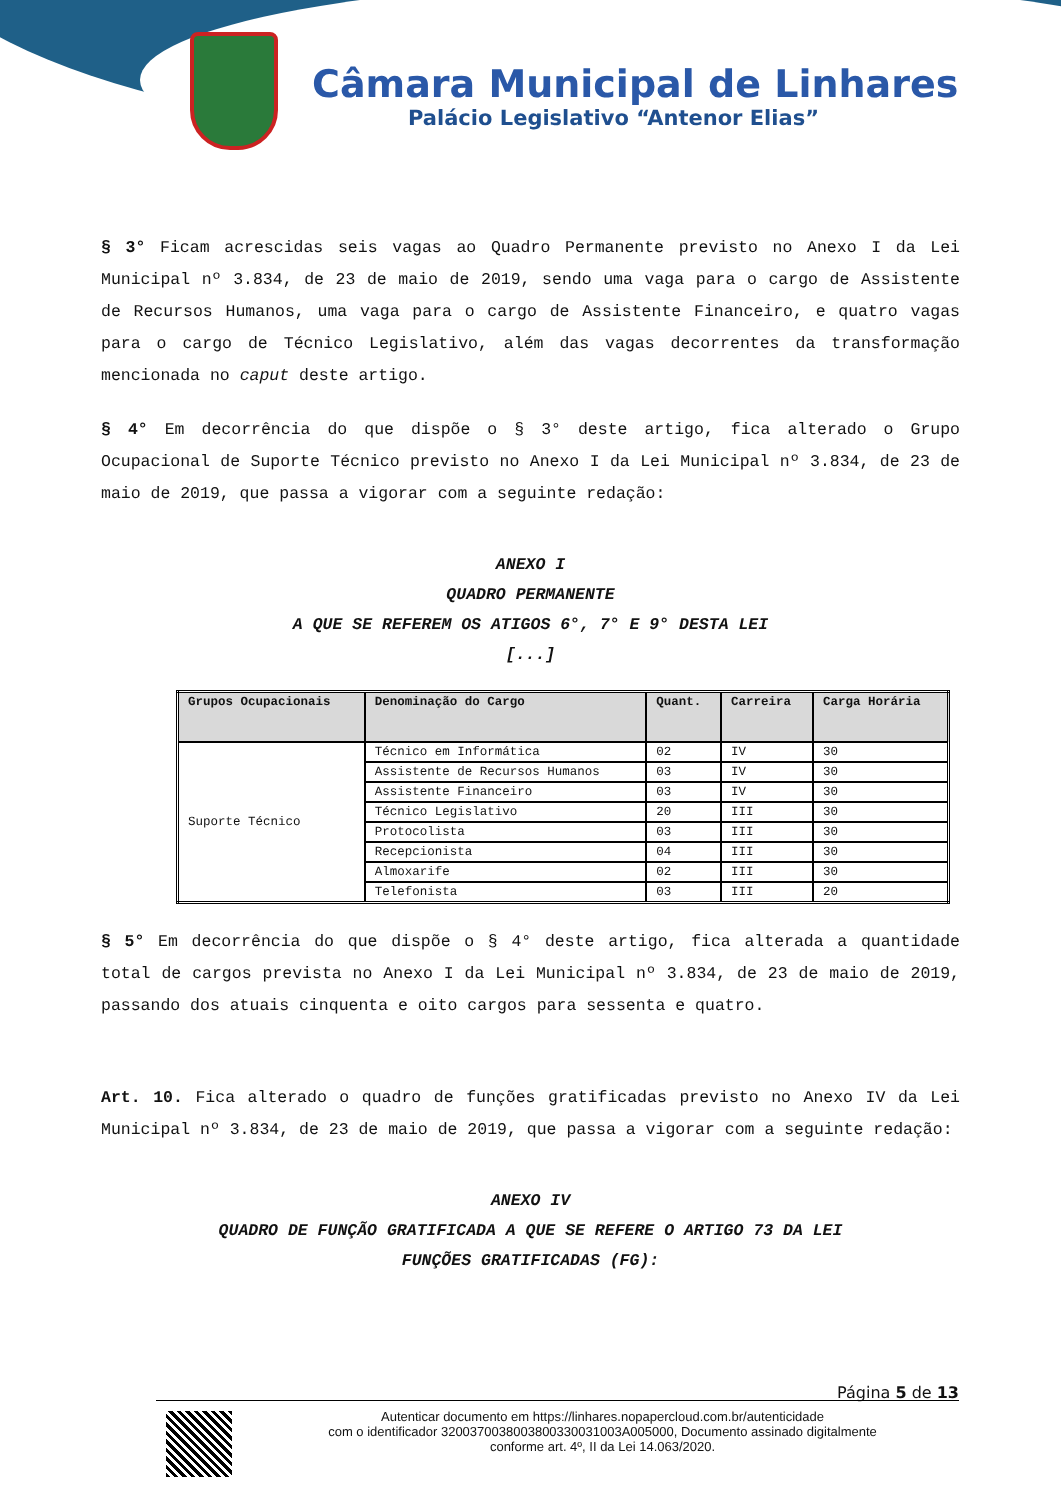Câmara Municipal de Linhares
Palácio Legislativo “Antenor Elias”
§ 3° Ficam acrescidas seis vagas ao Quadro Permanente previsto no Anexo I da Lei Municipal nº 3.834, de 23 de maio de 2019, sendo uma vaga para o cargo de Assistente de Recursos Humanos, uma vaga para o cargo de Assistente Financeiro, e quatro vagas para o cargo de Técnico Legislativo, além das vagas decorrentes da transformação mencionada no caput deste artigo.
§ 4° Em decorrência do que dispõe o § 3° deste artigo, fica alterado o Grupo Ocupacional de Suporte Técnico previsto no Anexo I da Lei Municipal nº 3.834, de 23 de maio de 2019, que passa a vigorar com a seguinte redação:
ANEXO I
QUADRO PERMANENTE
A QUE SE REFEREM OS ATIGOS 6°, 7° E 9° DESTA LEI
[...]
| Grupos Ocupacionais | Denominação do Cargo | Quant. | Carreira | Carga Horária |
| --- | --- | --- | --- | --- |
| Suporte Técnico | Técnico em Informática | 02 | IV | 30 |
| | Assistente de Recursos Humanos | 03 | IV | 30 |
| | Assistente Financeiro | 03 | IV | 30 |
| | Técnico Legislativo | 20 | III | 30 |
| | Protocolista | 03 | III | 30 |
| | Recepcionista | 04 | III | 30 |
| | Almoxarife | 02 | III | 30 |
| | Telefonista | 03 | III | 20 |
§ 5° Em decorrência do que dispõe o § 4° deste artigo, fica alterada a quantidade total de cargos prevista no Anexo I da Lei Municipal nº 3.834, de 23 de maio de 2019, passando dos atuais cinquenta e oito cargos para sessenta e quatro.
Art. 10. Fica alterado o quadro de funções gratificadas previsto no Anexo IV da Lei Municipal nº 3.834, de 23 de maio de 2019, que passa a vigorar com a seguinte redação:
ANEXO IV
QUADRO DE FUNÇÃO GRATIFICADA A QUE SE REFERE O ARTIGO 73 DA LEI
FUNÇÕES GRATIFICADAS (FG):
Página 5 de 13
Autenticar documento em https://linhares.nopapercloud.com.br/autenticidade
com o identificador 3200370038003800330031003A005000, Documento assinado digitalmente
conforme art. 4º, II da Lei 14.063/2020.